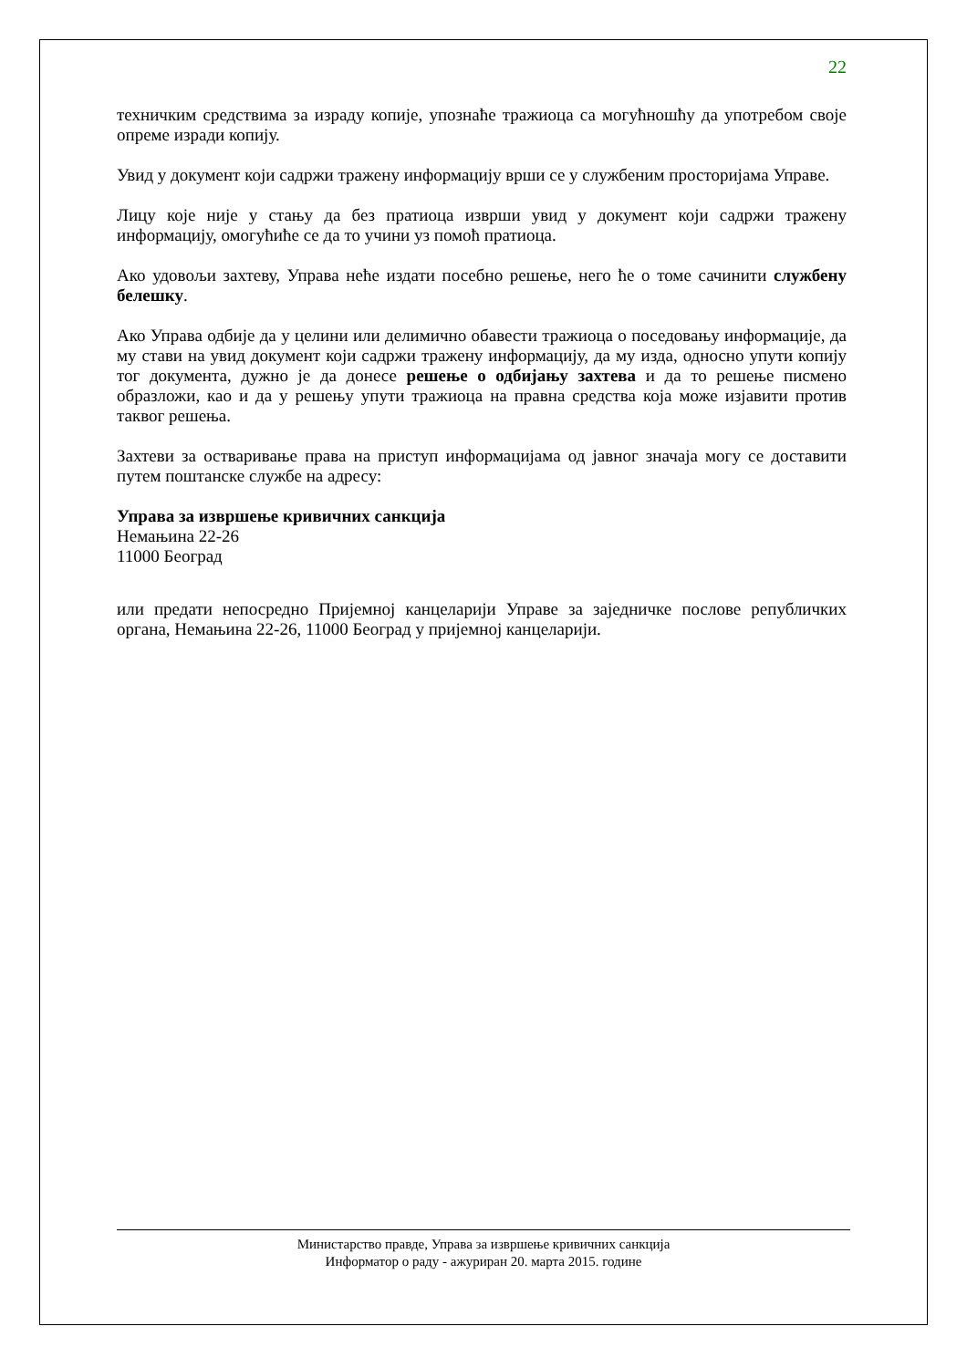22
техничким средствима за израду копије, упознаће тражиоца са могућношћу да употребом своје опреме изради копију.
Увид у документ који садржи тражену информацију врши се у службеним просторијама Управе.
Лицу које није у стању да без пратиоца изврши увид у документ који садржи тражену информацију, омогућиће се да то учини уз помоћ пратиоца.
Ако удовољи захтеву, Управа нeће издати посебно решење, него ће о томе сачинити службену белешку.
Ако Управа одбије да у целини или делимично обавести тражиоца о поседовању информације, да му стави на увид документ који садржи тражену информацију, да му изда, односно упути копију тог документа, дужно је да донесе решење о одбијању захтева и да то решење писмено образложи, као и да у решењу упути тражиоца на правна средства која може изјавити против таквог решења.
Захтеви за остваривање права на приступ информацијама од јавног значаја могу се доставити путем поштанске службе на адресу:
Управа за извршење кривичних санкција
Немањина 22-26
11000 Београд
или предати непосредно Пријемној канцеларији Управе за заједничке послове републичких органа, Немањина 22-26, 11000 Београд у пријемној канцеларији.
Министарство правде, Управа за извршење кривичних санкција
Информатор о раду - ажуриран 20. марта 2015. године